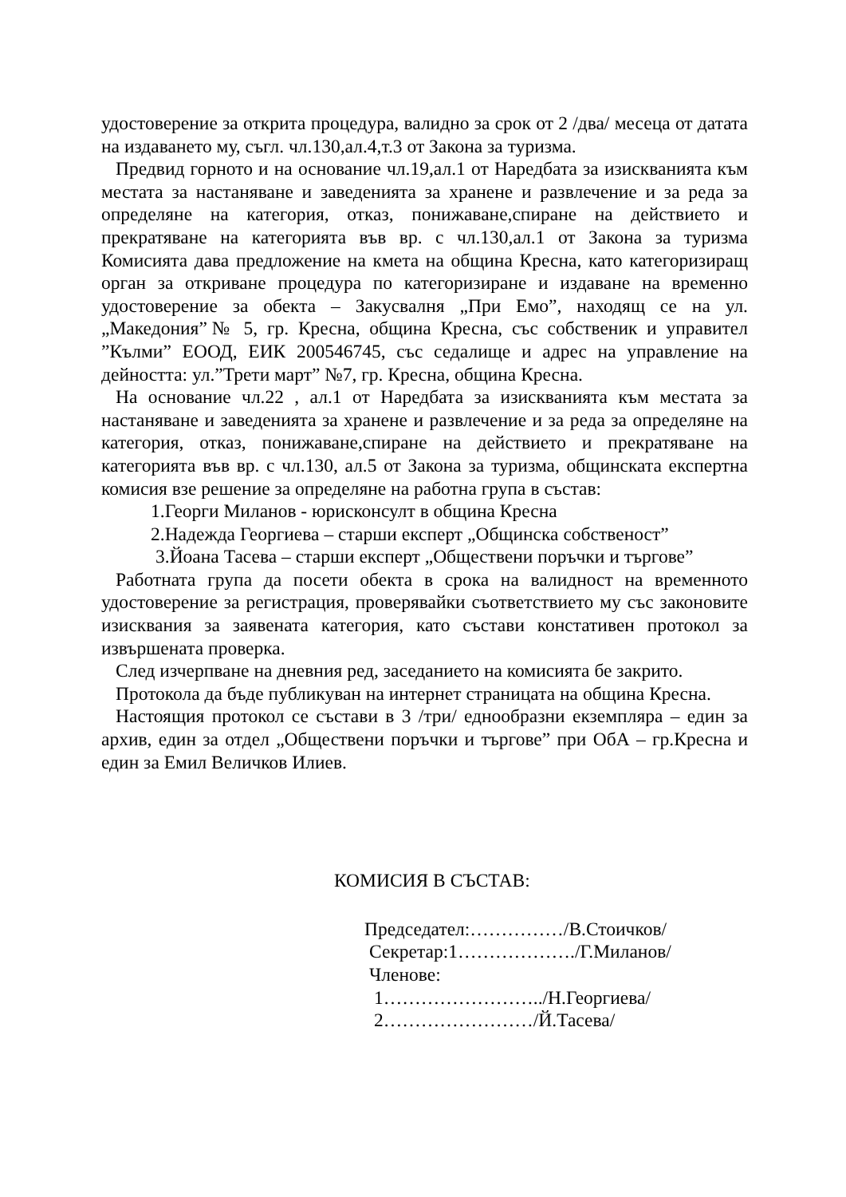удостоверение за открита процедура, валидно за срок от 2 /два/ месеца от датата на издаването му, съгл. чл.130,ал.4,т.3 от Закона за туризма.
Предвид горното и на основание чл.19,ал.1 от Наредбата за изискванията към местата за настаняване и заведенията за хранене и развлечение и за реда за определяне на категория, отказ, понижаване,спиране на действието и прекратяване на категорията във вр. с чл.130,ал.1 от Закона за туризма Комисията дава предложение на кмета на община Кресна, като категоризиращ орган за откриване процедура по категоризиране и издаване на временно удостоверение за обекта – Закусвалня „При Емо”, находящ се на ул. „Македония”№ 5, гр. Кресна, община Кресна, със собственик и управител ”Кълми” ЕООД, ЕИК 200546745, със седалище и адрес на управление на дейността: ул.”Трети март” №7, гр. Кресна, община Кресна.
На основание чл.22 , ал.1 от Наредбата за изискванията към местата за настаняване и заведенията за хранене и развлечение и за реда за определяне на категория, отказ, понижаване,спиране на действието и прекратяване на категорията във вр. с чл.130, ал.5 от Закона за туризма, общинската експертна комисия взе решение за определяне на работна група в състав:
1.Георги Миланов - юрисконсулт в община Кресна
2.Надежда Георгиева – старши експерт „Общинска собственост”
3.Йоана Тасева – старши експерт „Обществени поръчки и търгове”
Работната група да посети обекта в срока на валидност на временното удостоверение за регистрация, проверявайки съответствието му със законовите изисквания за заявената категория, като състави констативен протокол за извършената проверка.
След изчерпване на дневния ред, заседанието на комисията бе закрито.
Протокола да бъде публикуван на интернет страницата на община Кресна.
Настоящия протокол се състави в 3 /три/ еднообразни екземпляра – един за архив, един за отдел „Обществени поръчки и търгове” при ОбА – гр.Кресна и един за Емил Величков Илиев.
КОМИСИЯ В СЪСТАВ:
Председател:……………/В.Стоичков/
Секретар:1………………./Г.Миланов/
Членове:
1……………………../Н.Георгиева/
2……………………/Й.Тасева/